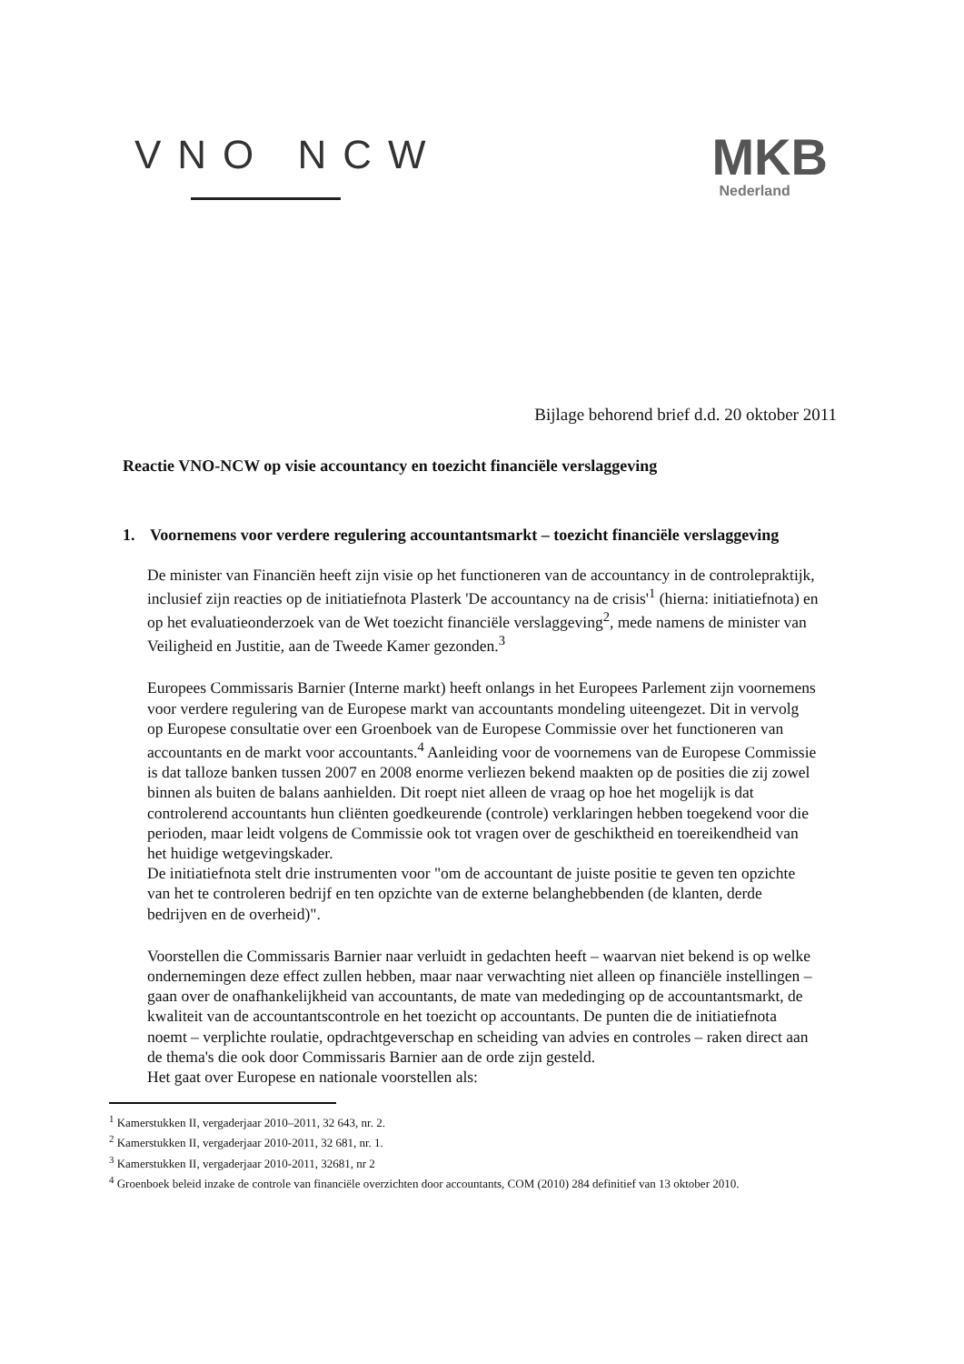VNO NCW
MKB
Nederland
Bijlage behorend brief d.d. 20 oktober 2011
Reactie VNO-NCW op visie accountancy en toezicht financiële verslaggeving
1. Voornemens voor verdere regulering accountantsmarkt – toezicht financiële verslaggeving
De minister van Financiën heeft zijn visie op het functioneren van de accountancy in de controlepraktijk, inclusief zijn reacties op de initiatiefnota Plasterk 'De accountancy na de crisis'<sup>1</sup> (hierna: initiatiefnota) en op het evaluatieonderzoek van de Wet toezicht financiële verslaggeving<sup>2</sup>, mede namens de minister van Veiligheid en Justitie, aan de Tweede Kamer gezonden.<sup>3</sup>
Europees Commissaris Barnier (Interne markt) heeft onlangs in het Europees Parlement zijn voornemens voor verdere regulering van de Europese markt van accountants mondeling uiteengezet. Dit in vervolg op Europese consultatie over een Groenboek van de Europese Commissie over het functioneren van accountants en de markt voor accountants.<sup>4</sup> Aanleiding voor de voornemens van de Europese Commissie is dat talloze banken tussen 2007 en 2008 enorme verliezen bekend maakten op de posities die zij zowel binnen als buiten de balans aanhielden. Dit roept niet alleen de vraag op hoe het mogelijk is dat controlerend accountants hun cliënten goedkeurende (controle) verklaringen hebben toegekend voor die perioden, maar leidt volgens de Commissie ook tot vragen over de geschiktheid en toereikendheid van het huidige wetgevingskader.
De initiatiefnota stelt drie instrumenten voor "om de accountant de juiste positie te geven ten opzichte van het te controleren bedrijf en ten opzichte van de externe belanghebbenden (de klanten, derde bedrijven en de overheid)".
Voorstellen die Commissaris Barnier naar verluidt in gedachten heeft – waarvan niet bekend is op welke ondernemingen deze effect zullen hebben, maar naar verwachting niet alleen op financiële instellingen – gaan over de onafhankelijkheid van accountants, de mate van mededinging op de accountantsmarkt, de kwaliteit van de accountantscontrole en het toezicht op accountants. De punten die de initiatiefnota noemt – verplichte roulatie, opdrachtgeverschap en scheiding van advies en controles – raken direct aan de thema's die ook door Commissaris Barnier aan de orde zijn gesteld.
Het gaat over Europese en nationale voorstellen als:
<sup>1</sup> Kamerstukken II, vergaderjaar 2010–2011, 32 643, nr. 2.
<sup>2</sup> Kamerstukken II, vergaderjaar 2010-2011, 32 681, nr. 1.
<sup>3</sup> Kamerstukken II, vergaderjaar 2010-2011, 32681, nr 2
<sup>4</sup> Groenboek beleid inzake de controle van financiële overzichten door accountants, COM (2010) 284 definitief van 13 oktober 2010.